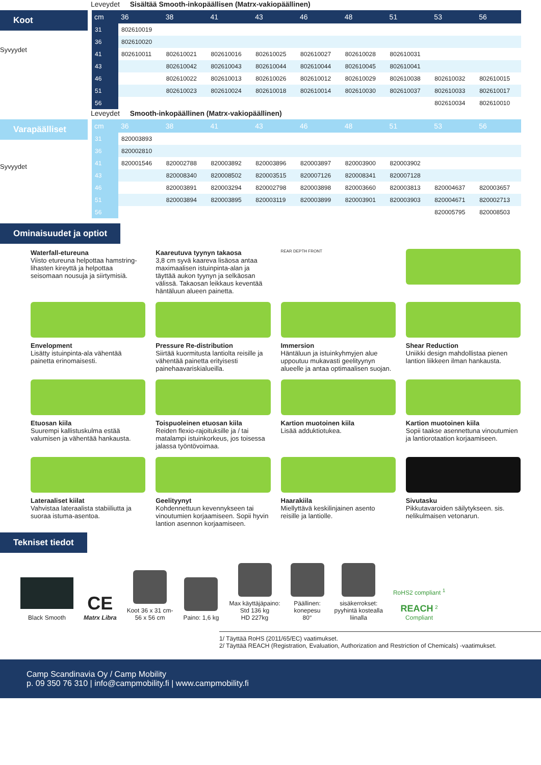Leveydet Sisältää Smooth-inkopäällisen (Matrx-vakiopäällinen)
Koot
Syvyydet
| cm | 36 | 38 | 41 | 43 | 46 | 48 | 51 | 53 | 56 |
| --- | --- | --- | --- | --- | --- | --- | --- | --- | --- |
| 31 | 802610019 | | | | | | | | |
| 36 | 802610020 | | | | | | | | |
| 41 | 802610011 | 802610021 | 802610016 | 802610025 | 802610027 | 802610028 | 802610031 | | |
| 43 | | 802610042 | 802610043 | 802610044 | 802610044 | 802610045 | 802610041 | | |
| 46 | | 802610022 | 802610013 | 802610026 | 802610012 | 802610029 | 802610038 | 802610032 | 802610015 |
| 51 | | 802610023 | 802610024 | 802610018 | 802610014 | 802610030 | 802610037 | 802610033 | 802610017 |
| 56 | | | | | | | | 802610034 | 802610010 |
Leveydet Smooth-inkopäällinen (Matrx-vakiopäällinen)
Varapäälliset
Syvyydet
| cm | 36 | 38 | 41 | 43 | 46 | 48 | 51 | 53 | 56 |
| --- | --- | --- | --- | --- | --- | --- | --- | --- | --- |
| 31 | 820003893 | | | | | | | | |
| 36 | 820002810 | | | | | | | | |
| 41 | 820001546 | 820002788 | 820003892 | 820003896 | 820003897 | 820003900 | 820003902 | | |
| 43 | | 820008340 | 820008502 | 820003515 | 820007126 | 820008341 | 820007128 | | |
| 46 | | 820003891 | 820003294 | 820002798 | 820003898 | 820003660 | 820003813 | 820004637 | 820003657 |
| 51 | | 820003894 | 820003895 | 820003119 | 820003899 | 820003901 | 820003903 | 820004671 | 820002713 |
| 56 | | | | | | | | 820005795 | 820008503 |
Ominaisuudet ja optiot
Waterfall-etureuna
Viisto etureuna helpottaa hamstring-lihasten kireyttä ja helpottaa seisomaan nousuja ja siirtymisiä.
Kaareutuva tyynyn takaosa
3,8 cm syvä kaareva lisäosa antaa maximaalisen istuinpinta-alan ja täyttää aukon tyynyn ja selkäosan välissä. Takaosan leikkaus keventää häntäluun alueen painetta.
REAR DEPTH FRONT
Envelopment
Lisätty istuinpinta-ala vähentää painetta erinomaisesti.
Pressure Re-distribution
Siirtää kuormitusta lantiolta reisille ja vähentää painetta erityisesti painehaavariskialueilla.
Immersion
Häntäluun ja istuinkyhmyjen alue uppoutuu mukavasti geelityynyn alueelle ja antaa optimaalisen suojan.
Shear Reduction
Uniikki design mahdollistaa pienen lantion liikkeen ilman hankausta.
Etuosan kiila
Suurempi kallistuskulma estää valumisen ja vähentää hankausta.
Toispuoleinen etuosan kiila
Reiden flexio-rajoituksille ja / tai matalampi istuinkorkeus, jos toisessa jalassa työntövoimaa.
Kartion muotoinen kiila
Lisää adduktiotukea.
Kartion muotoinen kiila
Sopii taakse asennettuna vinoutumien ja lantiorotaation korjaamiseen.
Lateraaliset kiilat
Vahvistaa lateraalista stabiiliutta ja suoraa istuma-asentoa.
Geelityynyt
Kohdennettuun kevennykseen tai vinoutumien korjaamiseen. Sopii hyvin lantion asennon korjaamiseen.
Haarakiila
Miellyttävä keskilinjainen asento reisille ja lantiolle.
Sivutasku
Pikkutavaroiden säilytykseen. sis. nelikulmaisen vetonarun.
Tekniset tiedot
Black Smooth
CE
Matrx Libra
Koot 36 x 31 cm-
56 x 56 cm
Paino: 1,6 kg
Max käyttäjäpaino:
Std 136 kg
HD 227kg
Päällinen:
konepesu
80°
sisäkerrokset:
pyyhintä kostealla
liinalla
RoHS2 compliant <sup>1</sup>
REACH <sup>2</sup>
Compliant
1/ Täyttää RoHS (2011/65/EC) vaatimukset.
2/ Täyttää REACH (Registration, Evaluation, Authorization and Restriction of Chemicals) -vaatimukset.
Camp Scandinavia Oy / Camp Mobility
p. 09 350 76 310 | info@campmobility.fi | www.campmobility.fi